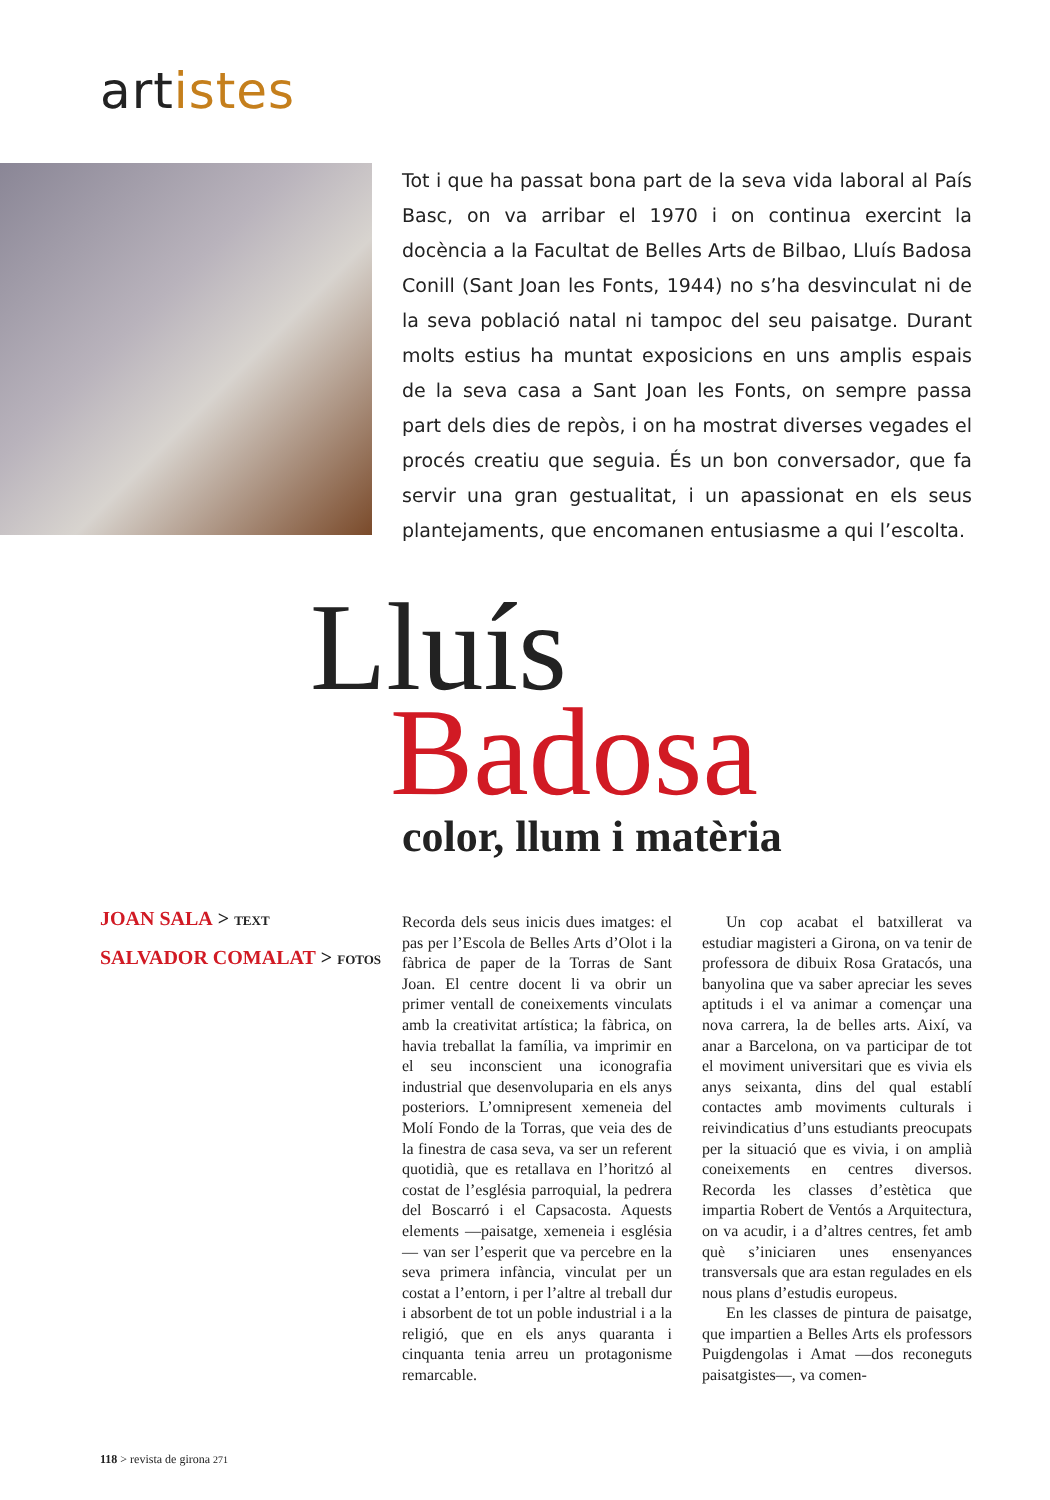artistes
Tot i que ha passat bona part de la seva vida laboral al País Basc, on va arribar el 1970 i on continua exercint la docència a la Facultat de Belles Arts de Bilbao, Lluís Badosa Conill (Sant Joan les Fonts, 1944) no s’ha desvinculat ni de la seva població natal ni tampoc del seu paisatge. Durant molts estius ha muntat exposicions en uns amplis espais de la seva casa a Sant Joan les Fonts, on sempre passa part dels dies de repòs, i on ha mostrat diverses vegades el procés creatiu que seguia. És un bon conversador, que fa servir una gran gestualitat, i un apassionat en els seus plantejaments, que encomanen entusiasme a qui l’escolta.
Lluís
Badosa
color, llum i matèria
JOAN SALA > TEXT
SALVADOR COMALAT > FOTOS
Recorda dels seus inicis dues imatges: el pas per l’Escola de Belles Arts d’Olot i la fàbrica de paper de la Torras de Sant Joan. El centre docent li va obrir un primer ventall de coneixements vinculats amb la creativitat artística; la fàbrica, on havia treballat la família, va imprimir en el seu inconscient una iconografia industrial que desenvoluparia en els anys posteriors. L’omnipresent xemeneia del Molí Fondo de la Torras, que veia des de la finestra de casa seva, va ser un referent quotidià, que es retallava en l’horitzó al costat de l’església parroquial, la pedrera del Boscarró i el Capsacosta. Aquests elements —paisatge, xemeneia i església— van ser l’esperit que va percebre en la seva primera infància, vinculat per un costat a l’entorn, i per l’altre al treball dur i absorbent de tot un poble industrial i a la religió, que en els anys quaranta i cinquanta tenia arreu un protagonisme remarcable.
Un cop acabat el batxillerat va estudiar magisteri a Girona, on va tenir de professora de dibuix Rosa Gratacós, una banyolina que va saber apreciar les seves aptituds i el va animar a començar una nova carrera, la de belles arts. Així, va anar a Barcelona, on va participar de tot el moviment universitari que es vivia els anys seixanta, dins del qual establí contactes amb moviments culturals i reivindicatius d’uns estudiants preocupats per la situació que es vivia, i on amplià coneixements en centres diversos. Recorda les classes d’estètica que impartia Robert de Ventós a Arquitectura, on va acudir, i a d’altres centres, fet amb què s’iniciaren unes ensenyances transversals que ara estan regulades en els nous plans d’estudis europeus.
En les classes de pintura de paisatge, que impartien a Belles Arts els professors Puigdengolas i Amat —dos reconeguts paisatgistes—, va comen-
118 > revista de girona 271